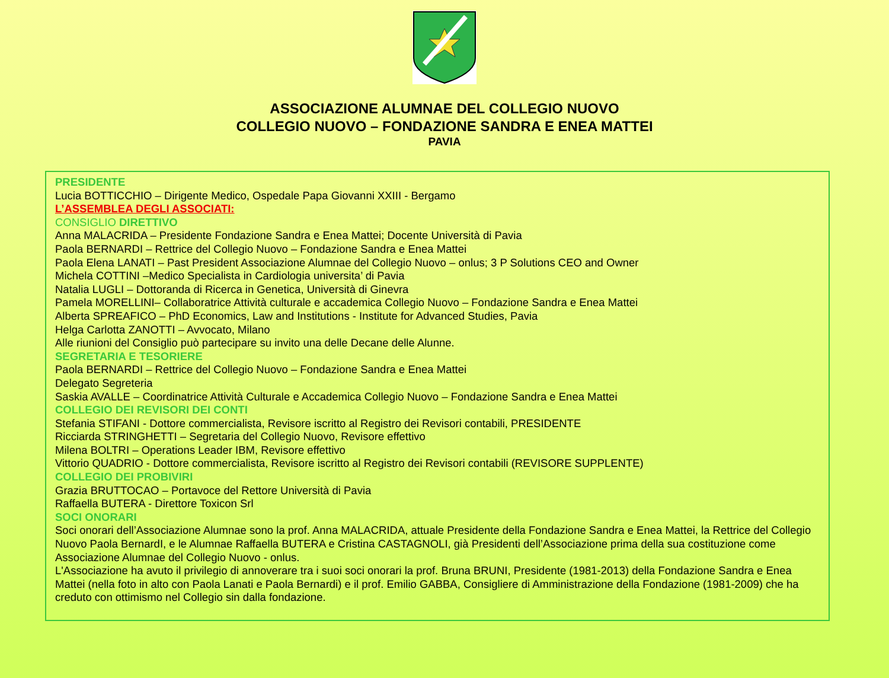ASSOCIAZIONE ALUMNAE DEL COLLEGIO NUOVO
COLLEGIO NUOVO – FONDAZIONE SANDRA E ENEA MATTEI
PAVIA
PRESIDENTE
Lucia BOTTICCHIO – Dirigente Medico, Ospedale Papa Giovanni XXIII - Bergamo
L’ASSEMBLEA DEGLI ASSOCIATI:
CONSIGLIO DIRETTIVO
Anna MALACRIDA – Presidente Fondazione Sandra e Enea Mattei; Docente Università di Pavia
Paola BERNARDI – Rettrice del Collegio Nuovo – Fondazione Sandra e Enea Mattei
Paola Elena LANATI – Past President Associazione Alumnae del Collegio Nuovo – onlus; 3 P Solutions CEO and Owner
Michela COTTINI –Medico Specialista in Cardiologia universita’ di Pavia
Natalia LUGLI – Dottoranda di Ricerca in Genetica, Università di Ginevra
Pamela MORELLINI– Collaboratrice Attività culturale e accademica Collegio Nuovo – Fondazione Sandra e Enea Mattei
Alberta SPREAFICO – PhD Economics, Law and Institutions - Institute for Advanced Studies, Pavia
Helga Carlotta ZANOTTI – Avvocato, Milano
Alle riunioni del Consiglio può partecipare su invito una delle Decane delle Alunne.
SEGRETARIA E TESORIERE
Paola BERNARDI – Rettrice del Collegio Nuovo – Fondazione Sandra e Enea Mattei
Delegato Segreteria
Saskia AVALLE – Coordinatrice Attività Culturale e Accademica Collegio Nuovo – Fondazione Sandra e Enea Mattei
COLLEGIO DEI REVISORI DEI CONTI
Stefania STIFANI - Dottore commercialista, Revisore iscritto al Registro dei Revisori contabili, PRESIDENTE
Ricciarda STRINGHETTI – Segretaria del Collegio Nuovo, Revisore effettivo
Milena BOLTRI – Operations Leader IBM, Revisore effettivo
Vittorio QUADRIO - Dottore commercialista, Revisore iscritto al Registro dei Revisori contabili (REVISORE SUPPLENTE)
COLLEGIO DEI PROBIVIRI
Grazia BRUTTOCAO – Portavoce del Rettore Università di Pavia
Raffaella BUTERA - Direttore Toxicon Srl
SOCI ONORARI
Soci onorari dell’Associazione Alumnae sono la prof. Anna MALACRIDA, attuale Presidente della Fondazione Sandra e Enea Mattei, la Rettrice del Collegio Nuovo Paola BernardI, e le Alumnae Raffaella BUTERA e Cristina CASTAGNOLI, già Presidenti dell’Associazione prima della sua costituzione come Associazione Alumnae del Collegio Nuovo - onlus.
L'Associazione ha avuto il privilegio di annoverare tra i suoi soci onorari la prof. Bruna BRUNI, Presidente (1981-2013) della Fondazione Sandra e Enea Mattei (nella foto in alto con Paola Lanati e Paola Bernardi) e il prof. Emilio GABBA, Consigliere di Amministrazione della Fondazione (1981-2009) che ha creduto con ottimismo nel Collegio sin dalla fondazione.